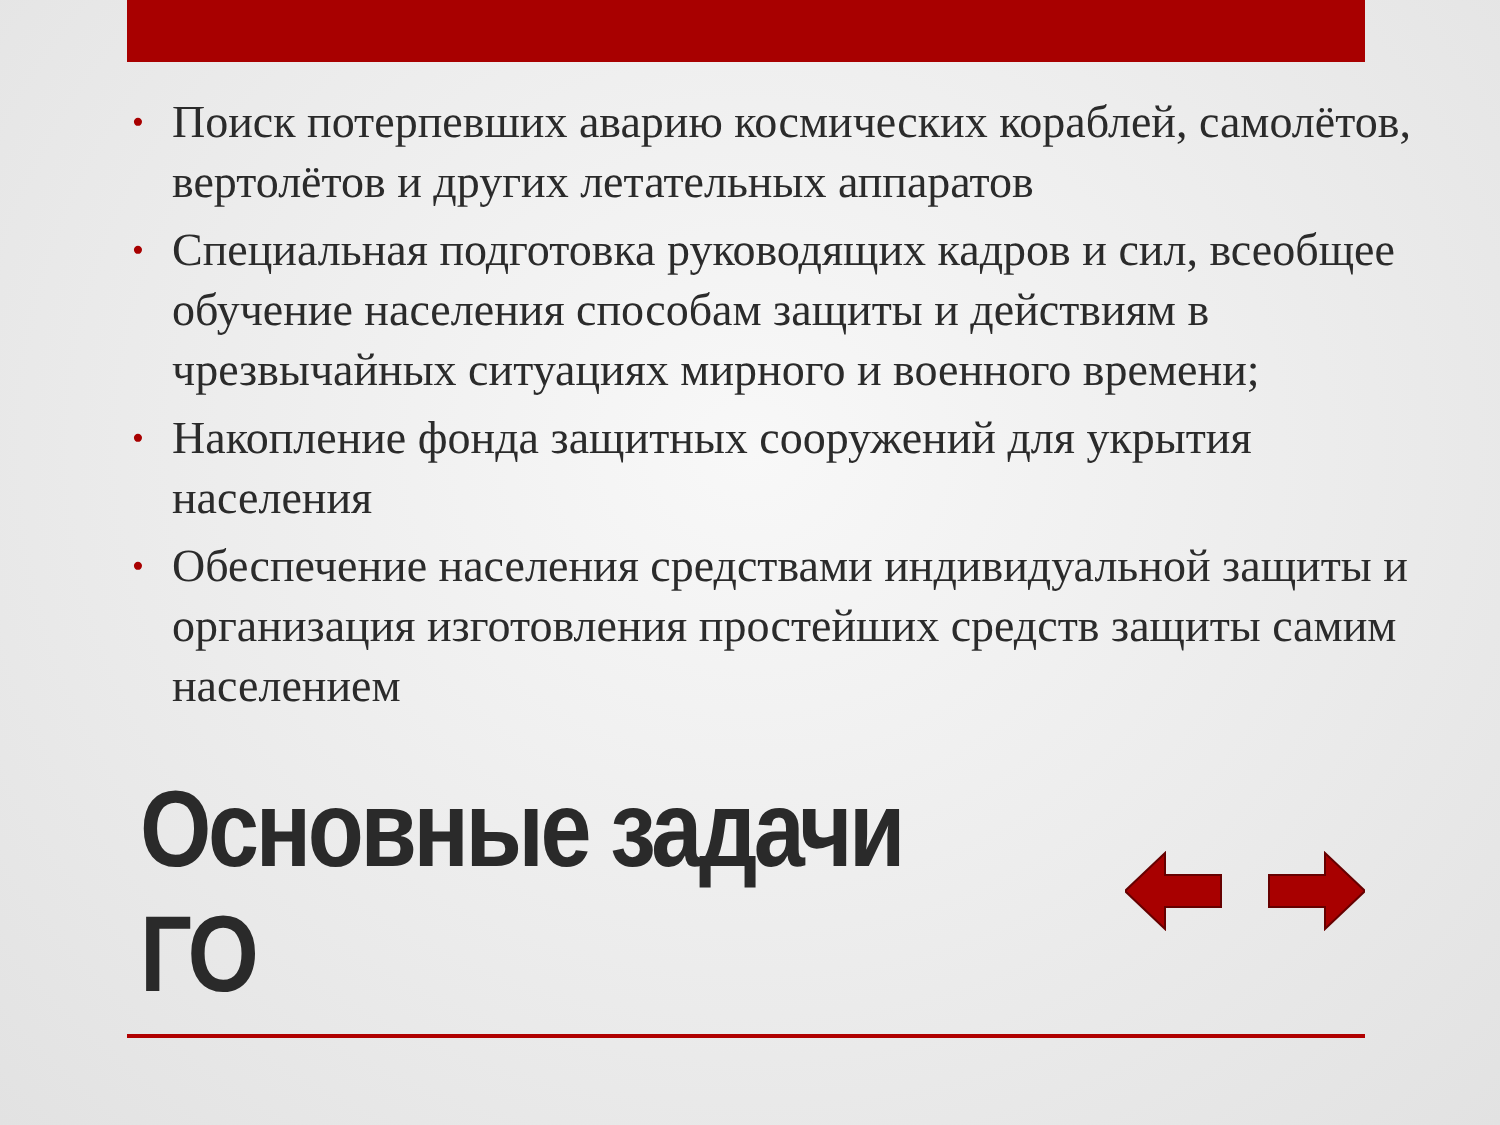• Поиск потерпевших аварию космических кораблей, самолётов, вертолётов и других летательных аппаратов
• Специальная подготовка руководящих кадров и сил, всеобщее обучение населения способам защиты и действиям в чрезвычайных ситуациях мирного и военного времени;
• Накопление фонда защитных сооружений для укрытия населения
• Обеспечение населения средствами индивидуальной защиты и организация изготовления простейших средств защиты самим населением
Основные задачи ГО